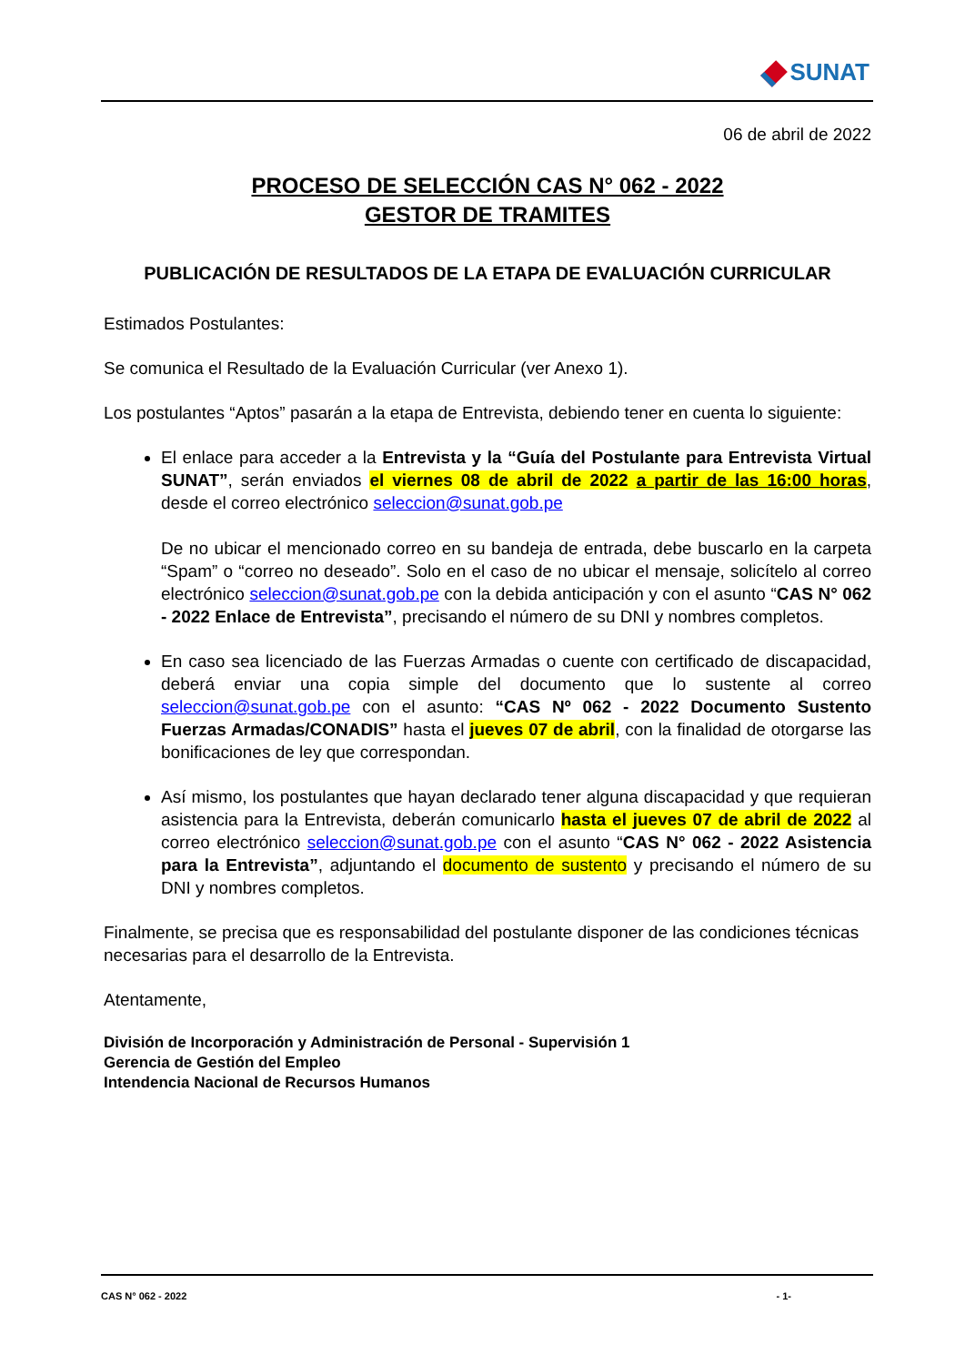SUNAT
06 de abril de 2022
PROCESO DE SELECCIÓN CAS N° 062 - 2022
GESTOR DE TRAMITES
PUBLICACIÓN DE RESULTADOS DE LA ETAPA DE EVALUACIÓN CURRICULAR
Estimados Postulantes:
Se comunica el Resultado de la Evaluación Curricular (ver Anexo 1).
Los postulantes “Aptos” pasarán a la etapa de Entrevista, debiendo tener en cuenta lo siguiente:
El enlace para acceder a la Entrevista y la “Guía del Postulante para Entrevista Virtual SUNAT”, serán enviados el viernes 08 de abril de 2022 a partir de las 16:00 horas, desde el correo electrónico seleccion@sunat.gob.pe
De no ubicar el mencionado correo en su bandeja de entrada, debe buscarlo en la carpeta “Spam” o “correo no deseado”. Solo en el caso de no ubicar el mensaje, solicítelo al correo electrónico seleccion@sunat.gob.pe con la debida anticipación y con el asunto “CAS N° 062 - 2022 Enlace de Entrevista”, precisando el número de su DNI y nombres completos.
En caso sea licenciado de las Fuerzas Armadas o cuente con certificado de discapacidad, deberá enviar una copia simple del documento que lo sustente al correo seleccion@sunat.gob.pe con el asunto: “CAS Nº 062 - 2022 Documento Sustento Fuerzas Armadas/CONADIS” hasta el jueves 07 de abril, con la finalidad de otorgarse las bonificaciones de ley que correspondan.
Así mismo, los postulantes que hayan declarado tener alguna discapacidad y que requieran asistencia para la Entrevista, deberán comunicarlo hasta el jueves 07 de abril de 2022 al correo electrónico seleccion@sunat.gob.pe con el asunto “CAS N° 062 - 2022 Asistencia para la Entrevista”, adjuntando el documento de sustento y precisando el número de su DNI y nombres completos.
Finalmente, se precisa que es responsabilidad del postulante disponer de las condiciones técnicas necesarias para el desarrollo de la Entrevista.
Atentamente,
División de Incorporación y Administración de Personal - Supervisión 1
Gerencia de Gestión del Empleo
Intendencia Nacional de Recursos Humanos
CAS N° 062 - 2022 - 1-